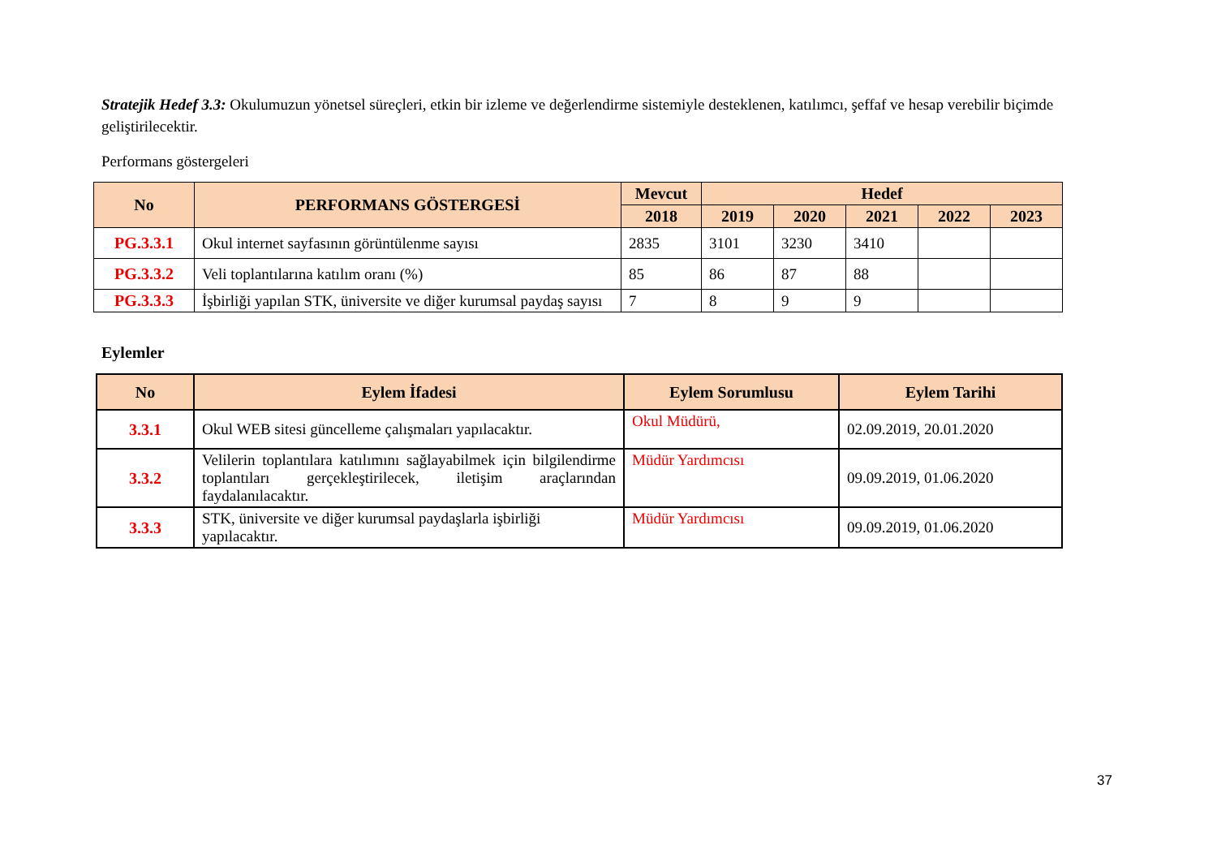Stratejik Hedef 3.3: Okulumuzun yönetsel süreçleri, etkin bir izleme ve değerlendirme sistemiyle desteklenen, katılımcı, şeffaf ve hesap verebilir biçimde geliştirilecektir.
Performans göstergeleri
| No | PERFORMANS GÖSTERGESİ | Mevcut | Hedef | | | | |
| --- | --- | --- | --- | --- | --- | --- | --- |
| | | 2018 | 2019 | 2020 | 2021 | 2022 | 2023 |
| PG.3.3.1 | Okul internet sayfasının görüntülenme sayısı | 2835 | 3101 | 3230 | 3410 | | |
| PG.3.3.2 | Veli toplantılarına katılım oranı (%) | 85 | 86 | 87 | 88 | | |
| PG.3.3.3 | İşbirliği yapılan STK, üniversite ve diğer kurumsal paydaş sayısı | 7 | 8 | 9 | 9 | | |
Eylemler
| No | Eylem İfadesi | Eylem Sorumlusu | Eylem Tarihi |
| --- | --- | --- | --- |
| 3.3.1 | Okul WEB sitesi güncelleme çalışmaları yapılacaktır. | Okul Müdürü, | 02.09.2019, 20.01.2020 |
| 3.3.2 | Velilerin toplantılara katılımını sağlayabilmek için bilgilendirme toplantıları gerçekleştirilecek, iletişim araçlarından faydalanılacaktır. | Müdür Yardımcısı | 09.09.2019, 01.06.2020 |
| 3.3.3 | STK, üniversite ve diğer kurumsal paydaşlarla işbirliği yapılacaktır. | Müdür Yardımcısı | 09.09.2019, 01.06.2020 |
37